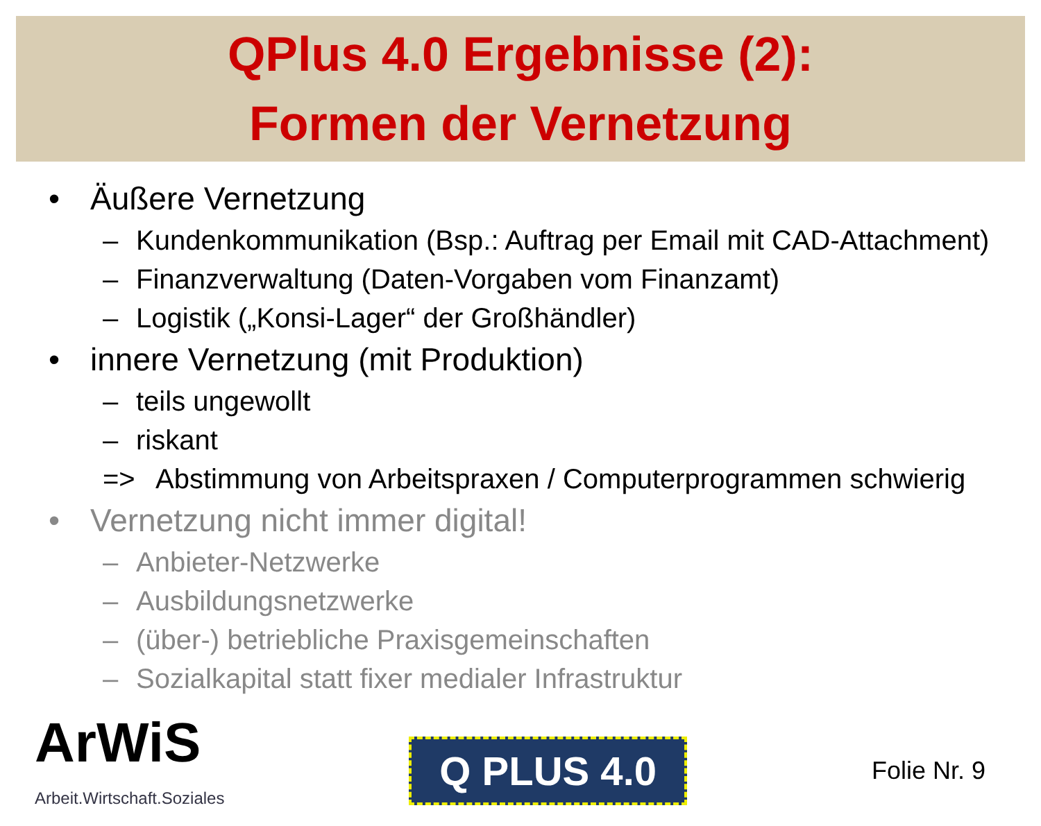QPlus 4.0 Ergebnisse (2):
Formen der Vernetzung
• Äußere Vernetzung
– Kundenkommunikation (Bsp.: Auftrag per Email mit CAD-Attachment)
– Finanzverwaltung (Daten-Vorgaben vom Finanzamt)
– Logistik („Konsi-Lager“ der Großhändler)
• innere Vernetzung (mit Produktion)
– teils ungewollt
– riskant
=> Abstimmung von Arbeitspraxen / Computerprogrammen schwierig
• Vernetzung nicht immer digital!
– Anbieter-Netzwerke
– Ausbildungsnetzwerke
– (über-) betriebliche Praxisgemeinschaften
– Sozialkapital statt fixer medialer Infrastruktur
ArWiS
Arbeit.Wirtschaft.Soziales
Q PLUS 4.0
Folie Nr. 9